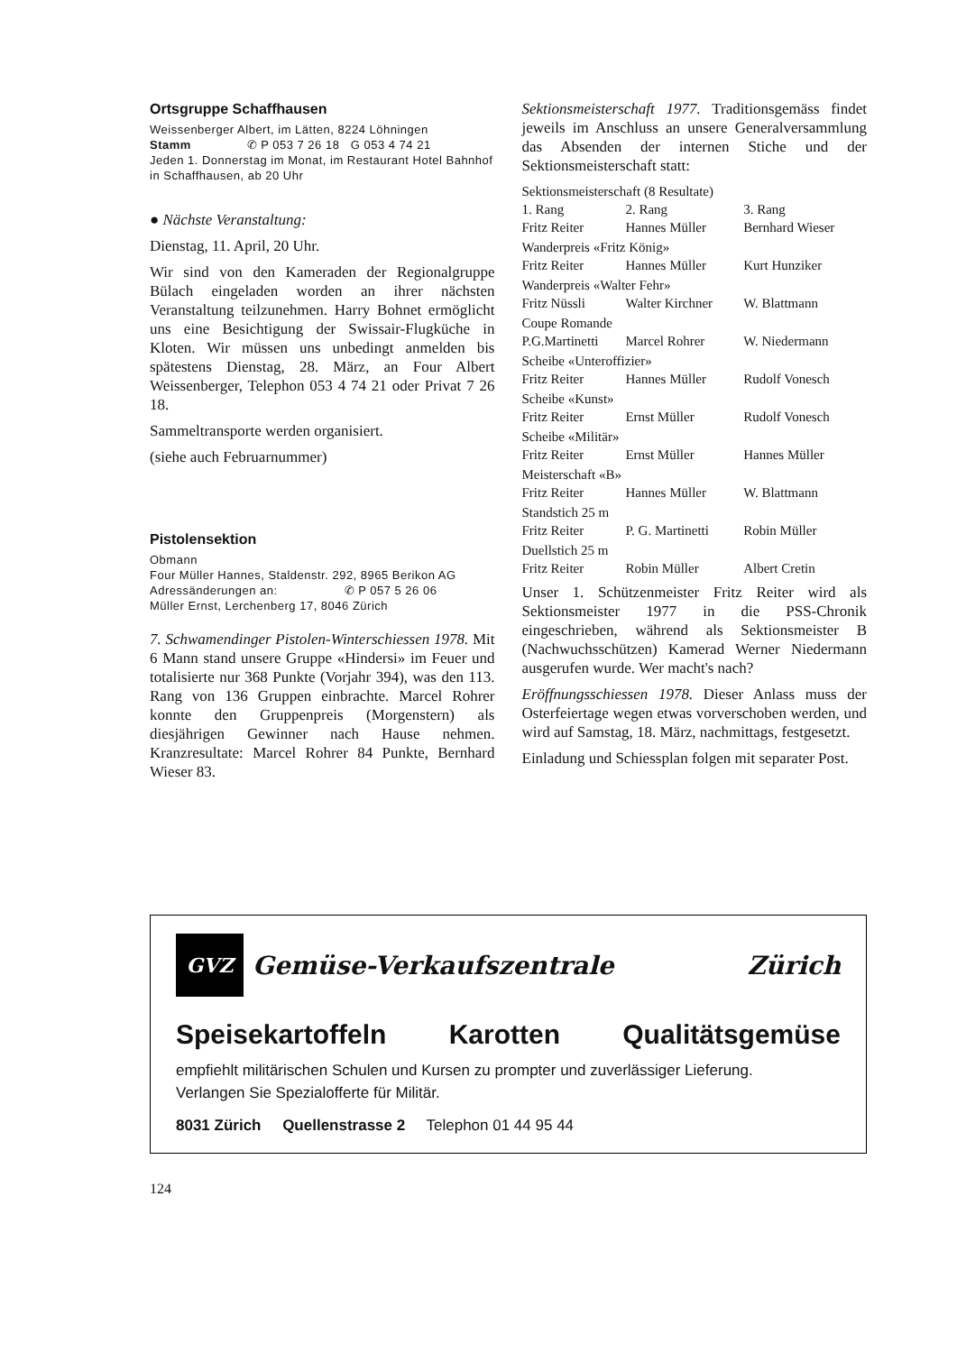Ortsgruppe Schaffhausen
Weissenberger Albert, im Lätten, 8224 Löhningen
Stamm ✆ P 053 7 26 18 G 053 4 74 21
Jeden 1. Donnerstag im Monat, im Restaurant Hotel Bahnhof in Schaffhausen, ab 20 Uhr
● Nächste Veranstaltung:
Dienstag, 11. April, 20 Uhr.
Wir sind von den Kameraden der Regionalgruppe Bülach eingeladen worden an ihrer nächsten Veranstaltung teilzunehmen. Harry Bohnet ermöglicht uns eine Besichtigung der Swissair-Flugküche in Kloten. Wir müssen uns unbedingt anmelden bis spätestens Dienstag, 28. März, an Four Albert Weissenberger, Telephon 053 4 74 21 oder Privat 7 26 18.
Sammeltransporte werden organisiert.
(siehe auch Februarnummer)
Pistolensektion
Obmann
Four Müller Hannes, Staldenstr. 292, 8965 Berikon AG
Adressänderungen an: ✆ P 057 5 26 06
Müller Ernst, Lerchenberg 17, 8046 Zürich
7. Schwamendinger Pistolen-Winterschiessen 1978. Mit 6 Mann stand unsere Gruppe «Hindersi» im Feuer und totalisierte nur 368 Punkte (Vorjahr 394), was den 113. Rang von 136 Gruppen einbrachte. Marcel Rohrer konnte den Gruppenpreis (Morgenstern) als diesjährigen Gewinner nach Hause nehmen. Kranzresultate: Marcel Rohrer 84 Punkte, Bernhard Wieser 83.
Sektionsmeisterschaft 1977. Traditionsgemäss findet jeweils im Anschluss an unsere Generalversammlung das Absenden der internen Stiche und der Sektionsmeisterschaft statt:
| Sektionsmeisterschaft (8 Resultate) | | |
| 1. Rang | 2. Rang | 3. Rang |
| Fritz Reiter | Hannes Müller | Bernhard Wieser |
| Wanderpreis «Fritz König» | | |
| Fritz Reiter | Hannes Müller | Kurt Hunziker |
| Wanderpreis «Walter Fehr» | | |
| Fritz Nüssli | Walter Kirchner | W. Blattmann |
| Coupe Romande | | |
| P.G.Martinetti | Marcel Rohrer | W. Niedermann |
| Scheibe «Unteroffizier» | | |
| Fritz Reiter | Hannes Müller | Rudolf Vonesch |
| Scheibe «Kunst» | | |
| Fritz Reiter | Ernst Müller | Rudolf Vonesch |
| Scheibe «Militär» | | |
| Fritz Reiter | Ernst Müller | Hannes Müller |
| Meisterschaft «B» | | |
| Fritz Reiter | Hannes Müller | W. Blattmann |
| Standstich 25 m | | |
| Fritz Reiter | P. G. Martinetti | Robin Müller |
| Duellstich 25 m | | |
| Fritz Reiter | Robin Müller | Albert Cretin |
Unser 1. Schützenmeister Fritz Reiter wird als Sektionsmeister 1977 in die PSS-Chronik eingeschrieben, während als Sektionsmeister B (Nachwuchsschützen) Kamerad Werner Niedermann ausgerufen wurde. Wer macht's nach?
Eröffnungsschiessen 1978. Dieser Anlass muss der Osterfeiertage wegen etwas vorverschoben werden, und wird auf Samstag, 18. März, nachmittags, festgesetzt.
Einladung und Schiessplan folgen mit separater Post.
GVZ
Gemüse-Verkaufszentrale Zürich
Speisekartoffeln Karotten Qualitätsgemüse
empfiehlt militärischen Schulen und Kursen zu prompter und zuverlässiger Lieferung.
Verlangen Sie Spezialofferte für Militär.
8031 Zürich Quellenstrasse 2 Telephon 01 44 95 44
124